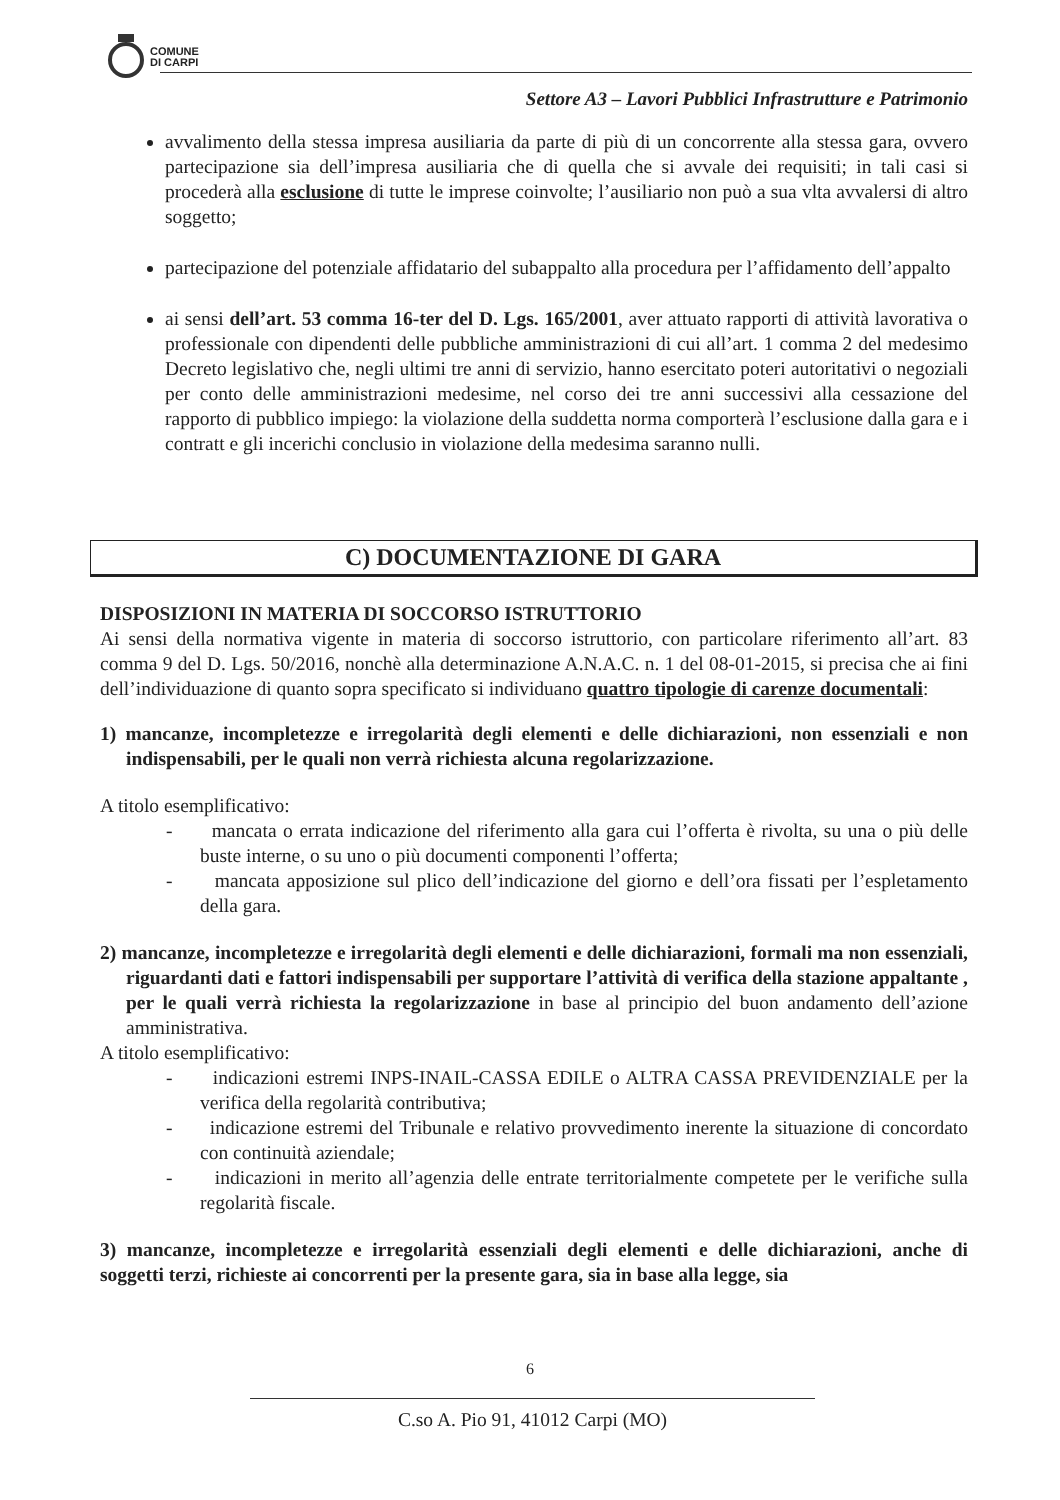COMUNE
DI CARPI
Settore A3 – Lavori Pubblici Infrastrutture e Patrimonio
avvalimento della stessa impresa ausiliaria da parte di più di un concorrente alla stessa gara, ovvero partecipazione sia dell’impresa ausiliaria che di quella che si avvale dei requisiti; in tali casi si procederà alla esclusione di tutte le imprese coinvolte; l’ausiliario non può a sua vlta avvalersi di altro soggetto;
partecipazione del potenziale affidatario del subappalto alla procedura per l’affidamento dell’appalto
ai sensi dell’art. 53 comma 16-ter del D. Lgs. 165/2001, aver attuato rapporti di attività lavorativa o professionale con dipendenti delle pubbliche amministrazioni di cui all’art. 1 comma 2 del medesimo Decreto legislativo che, negli ultimi tre anni di servizio, hanno esercitato poteri autoritativi o negoziali per conto delle amministrazioni medesime, nel corso dei tre anni successivi alla cessazione del rapporto di pubblico impiego: la violazione della suddetta norma comporterà l’esclusione dalla gara e i contratt e gli incerichi conclusio in violazione della medesima saranno nulli.
C) DOCUMENTAZIONE DI GARA
DISPOSIZIONI IN MATERIA DI SOCCORSO ISTRUTTORIO
Ai sensi della normativa vigente in materia di soccorso istruttorio, con particolare riferimento all’art. 83 comma 9 del D. Lgs. 50/2016, nonchè alla determinazione A.N.A.C. n. 1 del 08-01-2015, si precisa che ai fini dell’individuazione di quanto sopra specificato si individuano quattro tipologie di carenze documentali:
1) mancanze, incompletezze e irregolarità degli elementi e delle dichiarazioni, non essenziali e non indispensabili, per le quali non verrà richiesta alcuna regolarizzazione.
A titolo esemplificativo:
- mancata o errata indicazione del riferimento alla gara cui l’offerta è rivolta, su una o più delle buste interne, o su uno o più documenti componenti l’offerta;
- mancata apposizione sul plico dell’indicazione del giorno e dell’ora fissati per l’espletamento della gara.
2) mancanze, incompletezze e irregolarità degli elementi e delle dichiarazioni, formali ma non essenziali, riguardanti dati e fattori indispensabili per supportare l’attività di verifica della stazione appaltante , per le quali verrà richiesta la regolarizzazione in base al principio del buon andamento dell’azione amministrativa.
A titolo esemplificativo:
- indicazioni estremi INPS-INAIL-CASSA EDILE o ALTRA CASSA PREVIDENZIALE per la verifica della regolarità contributiva;
- indicazione estremi del Tribunale e relativo provvedimento inerente la situazione di concordato con continuità aziendale;
- indicazioni in merito all’agenzia delle entrate territorialmente competete per le verifiche sulla regolarità fiscale.
3) mancanze, incompletezze e irregolarità essenziali degli elementi e delle dichiarazioni, anche di soggetti terzi, richieste ai concorrenti per la presente gara, sia in base alla legge, sia
6
C.so A. Pio 91, 41012 Carpi (MO)